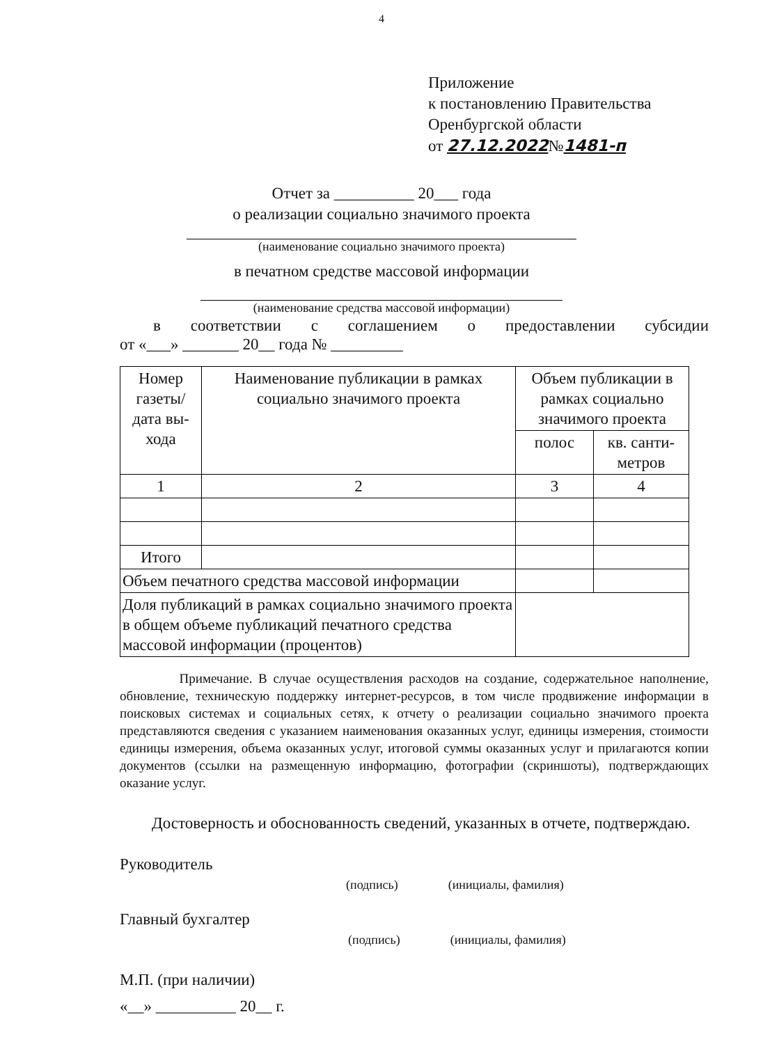4
Приложение
к постановлению Правительства
Оренбургской области
от 27.12.2022№1481-п
Отчет за __________ 20___ года
о реализации социально значимого проекта
(наименование социально значимого проекта)
в печатном средстве массовой информации
(наименование средства массовой информации)
в соответствии с соглашением о предоставлении субсидии
от «___» _______ 20__ года № _________
| Номер газеты/ дата вы-хода | Наименование публикации в рамках социально значимого проекта | Объем публикации в рамках социально значимого проекта | |
| --- | --- | --- | --- |
| | | полос | кв. санти-метров |
| 1 | 2 | 3 | 4 |
| Итого | | | |
| Объем печатного средства массовой информации | | | |
| Доля публикаций в рамках социально значимого проекта в общем объеме публикаций печатного средства массовой информации (процентов) | | | |
     Примечание. В случае осуществления расходов на создание, содержательное наполнение, обновление, техническую поддержку интернет-ресурсов, в том числе продвижение информации в поисковых системах и социальных сетях, к отчету о реализации социально значимого проекта представляются сведения с указанием наименования оказанных услуг, единицы измерения, стоимости единицы измерения, объема оказанных услуг, итоговой суммы оказанных услуг и прилагаются копии документов (ссылки на размещенную информацию, фотографии (скриншоты), подтверждающих оказание услуг.
  Достоверность и обоснованность сведений, указанных в отчете, подтверждаю.
Руководитель
(подпись)    (инициалы, фамилия)
Главный бухгалтер
(подпись)    (инициалы, фамилия)
М.П. (при наличии)
«__» __________ 20__ г.